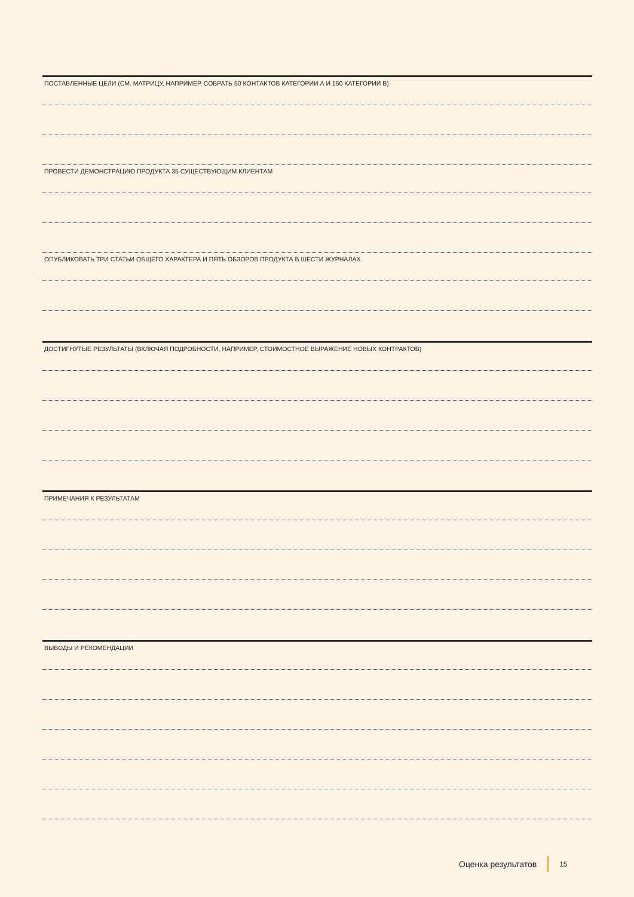ПОСТАВЛЕННЫЕ ЦЕЛИ (СМ. МАТРИЦУ, НАПРИМЕР, СОБРАТЬ 50 КОНТАКТОВ КАТЕГОРИИ А И 150 КАТЕГОРИИ В)
ПРОВЕСТИ ДЕМОНСТРАЦИЮ ПРОДУКТА 35 СУЩЕСТВУЮЩИМ КЛИЕНТАМ
ОПУБЛИКОВАТЬ ТРИ СТАТЬИ ОБЩЕГО ХАРАКТЕРА И ПЯТЬ ОБЗОРОВ ПРОДУКТА В ШЕСТИ ЖУРНАЛАХ
ДОСТИГНУТЫЕ РЕЗУЛЬТАТЫ (ВКЛЮЧАЯ ПОДРОБНОСТИ, НАПРИМЕР, СТОИМОСТНОЕ ВЫРАЖЕНИЕ НОВЫХ КОНТРАКТОВ)
ПРИМЕЧАНИЯ К РЕЗУЛЬТАТАМ
ВЫВОДЫ И РЕКОМЕНДАЦИИ
Оценка результатов 15